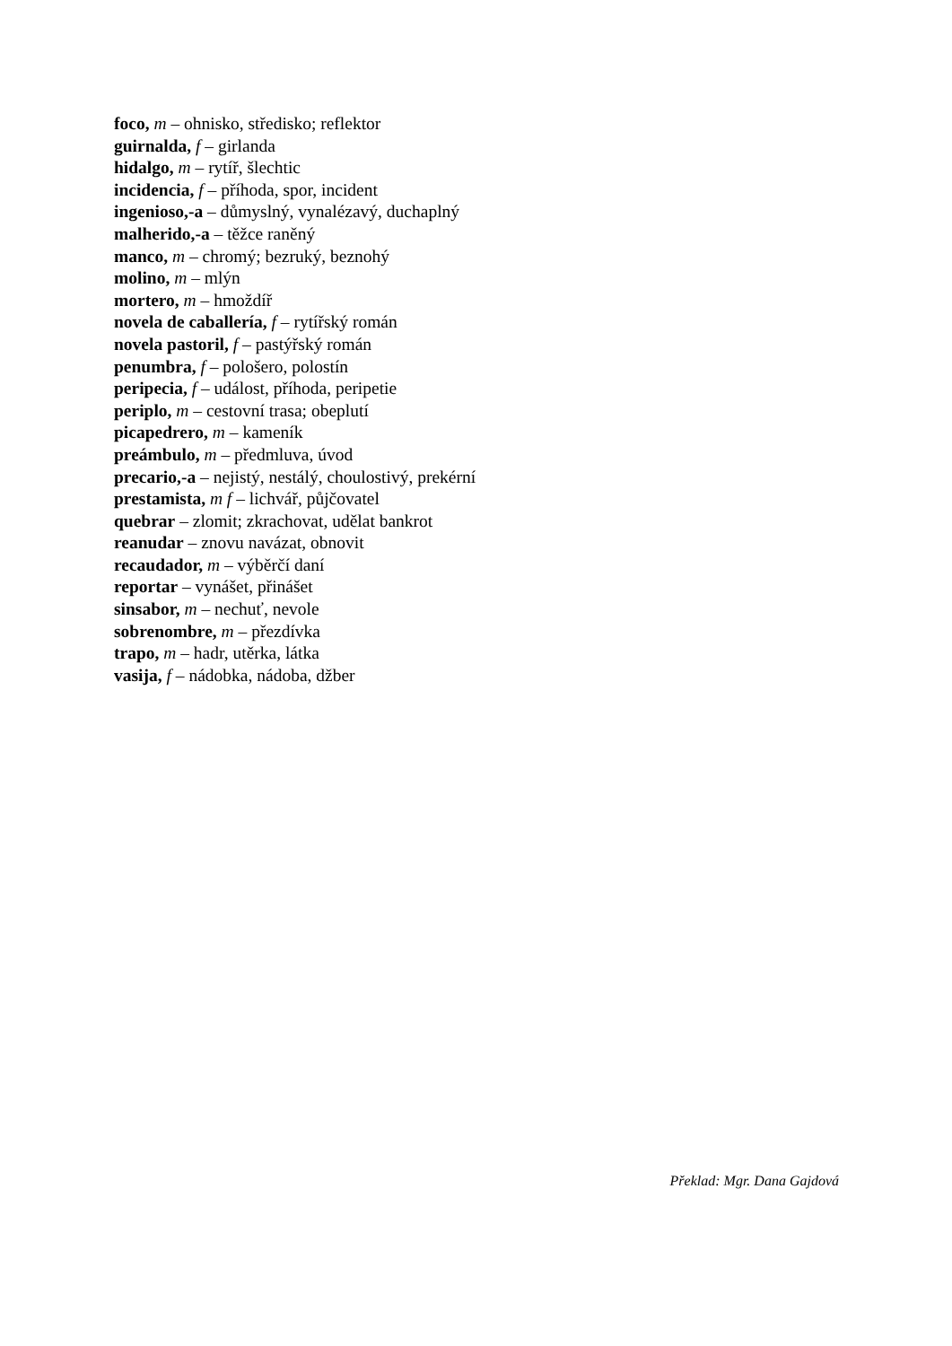foco, m – ohnisko, středisko; reflektor
guirnalda, f – girlanda
hidalgo, m – rytíř, šlechtic
incidencia, f – příhoda, spor, incident
ingenioso,-a – důmyslný, vynalézavý, duchaplný
malherido,-a – těžce raněný
manco, m – chromý; bezruký, beznohý
molino, m – mlýn
mortero, m – hmoždíř
novela de caballería, f – rytířský román
novela pastoril, f – pastýřský román
penumbra, f – pološero, polostín
peripecia, f – událost, příhoda, peripetie
periplo, m – cestovní trasa; obeplutí
picapedrero, m – kameník
preámbulo, m – předmluva, úvod
precario,-a – nejistý, nestálý, choulostivý, prekérní
prestamista, m f – lichvář, půjčovatel
quebrar – zlomit; zkrachovat, udělat bankrot
reanudar – znovu navázat, obnovit
recaudador, m – výběrčí daní
reportar – vynášet, přinášet
sinsabor, m – nechuť, nevole
sobrenombre, m – přezdívka
trapo, m – hadr, utěrka, látka
vasija, f – nádobka, nádoba, džber
Překlad: Mgr. Dana Gajdová